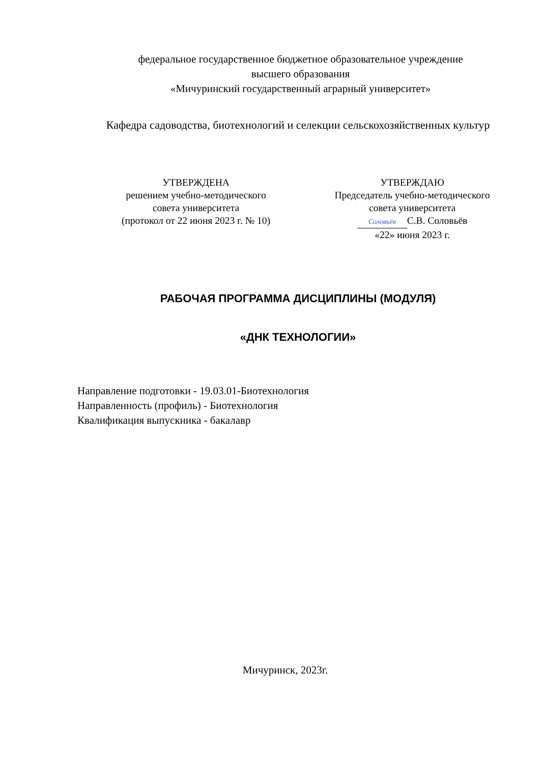федеральное государственное бюджетное образовательное учреждение
высшего образования
«Мичуринский государственный аграрный университет»
Кафедра садоводства, биотехнологий и селекции сельскохозяйственных культур
УТВЕРЖДЕНА
решением учебно-методического
совета университета
(протокол от 22 июня 2023 г. № 10)
УТВЕРЖДАЮ
Председатель учебно-методического
совета университета
Соловьёв С.В. Соловьёв
«22» июня 2023 г.
РАБОЧАЯ ПРОГРАММА ДИСЦИПЛИНЫ (МОДУЛЯ)
«ДНК ТЕХНОЛОГИИ»
Направление подготовки - 19.03.01-Биотехнология
Направленность (профиль) - Биотехнология
Квалификация выпускника - бакалавр
Мичуринск, 2023г.